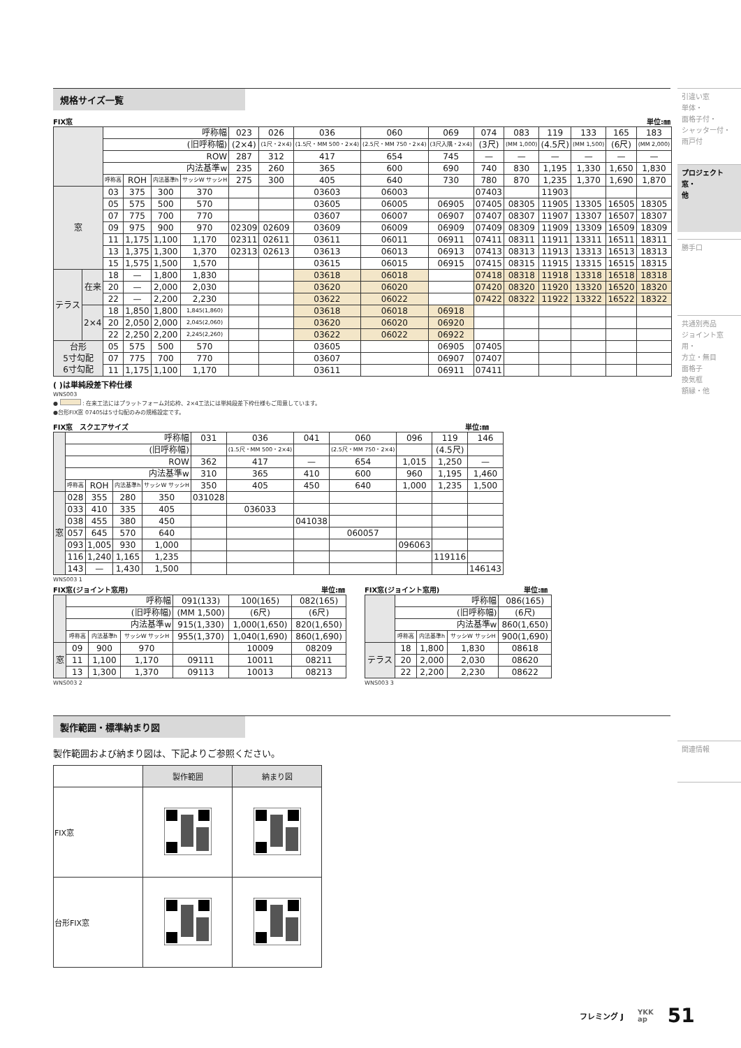規格サイズ一覧
FIX窓 単位:㎜
| | | 呼称幅 | | | | 023 | 026 | 036 | 060 | 069 | 074 | 083 | 119 | 133 | 165 | 183 |
| --- | --- | --- | --- | --- | --- | --- | --- | --- | --- | --- | --- | --- | --- | --- | --- | --- |
| | | (旧呼称幅) | | | | (2×4) | (1尺・2×4) | (1.5尺・MM 500・2×4) | (2.5尺・MM 750・2×4) | (3尺入隅・2×4) | (3尺) | (MM 1,000) | (4.5尺) | (MM 1,500) | (6尺) | (MM 2,000) |
| | | ROW | | | | 287 | 312 | 417 | 654 | 745 | — | — | — | — | — | — |
| | | 内法基準w | | | | 235 | 260 | 365 | 600 | 690 | 740 | 830 | 1,195 | 1,330 | 1,650 | 1,830 |
| | | 呼称高 | ROH | 内法基準h | サッシW サッシH | 275 | 300 | 405 | 640 | 730 | 780 | 870 | 1,235 | 1,370 | 1,690 | 1,870 |
| 窓 | | 03 | 375 | 300 | 370 | | | 03603 | 06003 | | 07403 | | 11903 | | | |
| | | 05 | 575 | 500 | 570 | | | 03605 | 06005 | 06905 | 07405 | 08305 | 11905 | 13305 | 16505 | 18305 |
| | | 07 | 775 | 700 | 770 | | | 03607 | 06007 | 06907 | 07407 | 08307 | 11907 | 13307 | 16507 | 18307 |
| | | 09 | 975 | 900 | 970 | 02309 | 02609 | 03609 | 06009 | 06909 | 07409 | 08309 | 11909 | 13309 | 16509 | 18309 |
| | | 11 | 1,175 | 1,100 | 1,170 | 02311 | 02611 | 03611 | 06011 | 06911 | 07411 | 08311 | 11911 | 13311 | 16511 | 18311 |
| | | 13 | 1,375 | 1,300 | 1,370 | 02313 | 02613 | 03613 | 06013 | 06913 | 07413 | 08313 | 11913 | 13313 | 16513 | 18313 |
| | | 15 | 1,575 | 1,500 | 1,570 | | | 03615 | 06015 | 06915 | 07415 | 08315 | 11915 | 13315 | 16515 | 18315 |
| テラス | 在来 | 18 | — | 1,800 | 1,830 | | | 03618 | 06018 | | 07418 | 08318 | 11918 | 13318 | 16518 | 18318 |
| | | 20 | — | 2,000 | 2,030 | | | 03620 | 06020 | | 07420 | 08320 | 11920 | 13320 | 16520 | 18320 |
| | | 22 | — | 2,200 | 2,230 | | | 03622 | 06022 | | 07422 | 08322 | 11922 | 13322 | 16522 | 18322 |
| | 2×4 | 18 | 1,850 | 1,800 | 1,845(1,860) | | | 03618 | 06018 | 06918 | | | | | | |
| | | 20 | 2,050 | 2,000 | 2,045(2,060) | | | 03620 | 06020 | 06920 | | | | | | |
| | | 22 | 2,250 | 2,200 | 2,245(2,260) | | | 03622 | 06022 | 06922 | | | | | | |
| 台形 5寸勾配 6寸勾配 | | 05 | 575 | 500 | 570 | | | 03605 | | 06905 | 07405 | | | | | |
| | | 07 | 775 | 700 | 770 | | | 03607 | | 06907 | 07407 | | | | | |
| | | 11 | 1,175 | 1,100 | 1,170 | | | 03611 | | 06911 | 07411 | | | | | |
( )は単純段差下枠仕様
WNS003
● : 在来工法にはプラットフォーム対応枠、2×4工法には単純段差下枠仕様もご用意しています。
●台形FIX窓 07405は5寸勾配のみの規格設定です。
FIX窓　スクエアサイズ 単位:㎜
| | 呼称幅 | | | | 031 | 036 | 041 | 060 | 096 | 119 | 146 |
| --- | --- | --- | --- | --- | --- | --- | --- | --- | --- | --- | --- |
| | (旧呼称幅) | | | | | (1.5尺・MM 500・2×4) | | (2.5尺・MM 750・2×4) | | (4.5尺) | |
| | ROW | | | | 362 | 417 | — | 654 | 1,015 | 1,250 | — |
| | 内法基準w | | | | 310 | 365 | 410 | 600 | 960 | 1,195 | 1,460 |
| | 呼称高 | ROH | 内法基準h | サッシW サッシH | 350 | 405 | 450 | 640 | 1,000 | 1,235 | 1,500 |
| 窓 | 028 | 355 | 280 | 350 | 031028 | | | | | | |
| | 033 | 410 | 335 | 405 | | 036033 | | | | | |
| | 038 | 455 | 380 | 450 | | | 041038 | | | | |
| | 057 | 645 | 570 | 640 | | | | 060057 | | | |
| | 093 | 1,005 | 930 | 1,000 | | | | | 096063 | | |
| | 116 | 1,240 | 1,165 | 1,235 | | | | | | 119116 | |
| | 143 | — | 1,430 | 1,500 | | | | | | | 146143 |
WNS003 1
FIX窓(ジョイント窓用) 単位:㎜
| | 呼称幅 | | | 091(133) | 100(165) | 082(165) |
| --- | --- | --- | --- | --- | --- | --- |
| | (旧呼称幅) | | | (MM 1,500) | (6尺) | (6尺) |
| | 内法基準w | | | 915(1,330) | 1,000(1,650) | 820(1,650) |
| | 呼称高 | 内法基準h | サッシW サッシH | 955(1,370) | 1,040(1,690) | 860(1,690) |
| 窓 | 09 | 900 | 970 | | 10009 | 08209 |
| | 11 | 1,100 | 1,170 | 09111 | 10011 | 08211 |
| | 13 | 1,300 | 1,370 | 09113 | 10013 | 08213 |
WNS003 2
FIX窓(ジョイント窓用) 単位:㎜
| | 呼称幅 | | | 086(165) |
| --- | --- | --- | --- | --- |
| | (旧呼称幅) | | | (6尺) |
| | 内法基準w | | | 860(1,650) |
| | 呼称高 | 内法基準h | サッシW サッシH | 900(1,690) |
| テラス | 18 | 1,800 | 1,830 | 08618 |
| | 20 | 2,000 | 2,030 | 08620 |
| | 22 | 2,200 | 2,230 | 08622 |
WNS003 3
製作範囲・標準納まり図
製作範囲および納まり図は、下記よりご参照ください。
| | 製作範囲 | 納まり図 |
| FIX窓 | | |
| 台形FIX窓 | | |
引違い窓
単体・
面格子付・
シャッター付・
雨戸付
プロジェクト窓・
他
勝手口
共通別売品
ジョイント窓用・
方立・無目
面格子
換気框
額縁・他
関連情報
フレミング J YKK
ap 51